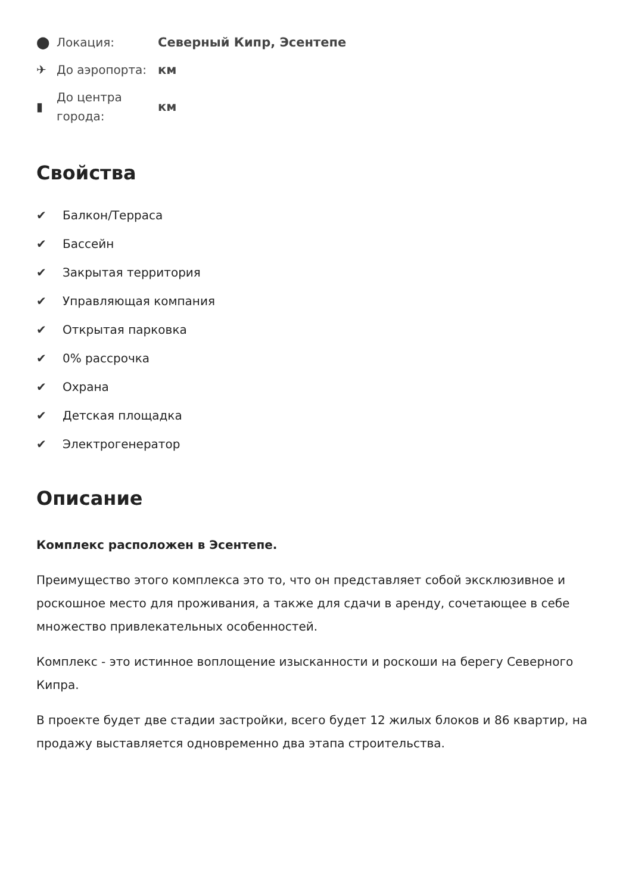⬤
Локация:
Северный Кипр, Эсентепе
✈
До аэропорта:
км
▮
До центра города:
км
Свойства
✔ Балкон/Терраса
✔ Бассейн
✔ Закрытая территория
✔ Управляющая компания
✔ Открытая парковка
✔ 0% рассрочка
✔ Охрана
✔ Детская площадка
✔ Электрогенератор
Описание
Комплекс расположен в Эсентепе.
Преимущество этого комплекса это то, что он представляет собой эксклюзивное и роскошное место для проживания, а также для сдачи в аренду, сочетающее в себе множество привлекательных особенностей.
Комплекс - это истинное воплощение изысканности и роскоши на берегу Северного Кипра.
В проекте будет две стадии застройки, всего будет 12 жилых блоков и 86 квартир, на продажу выставляется одновременно два этапа строительства.